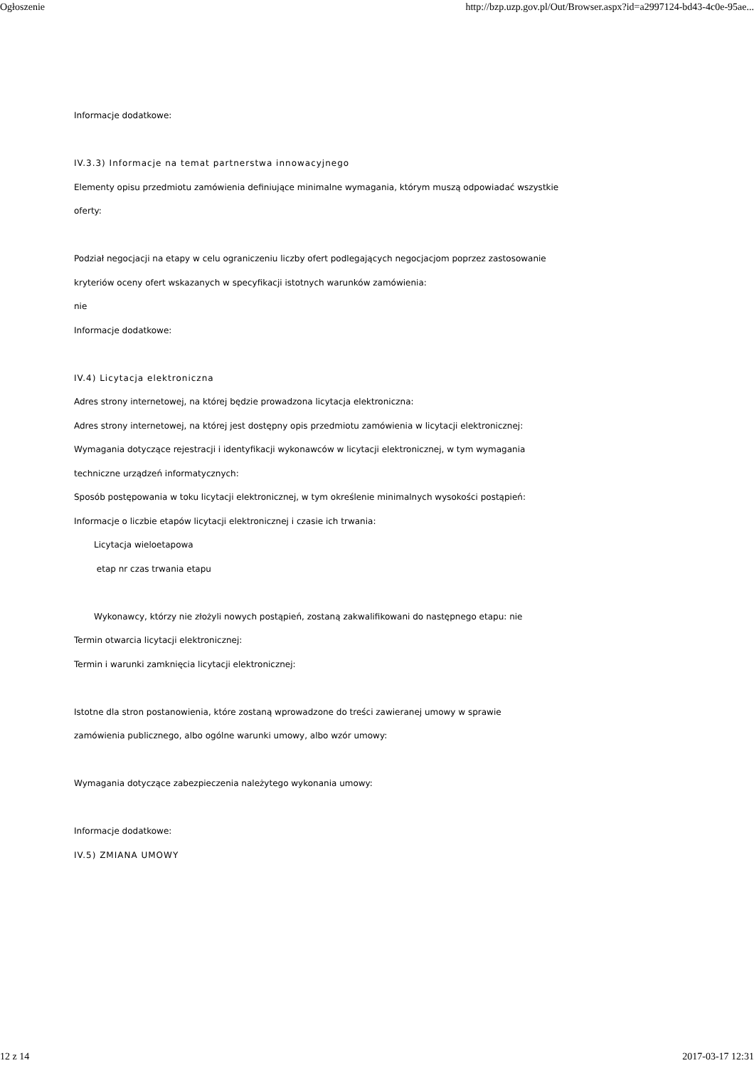Ogłoszenie http://bzp.uzp.gov.pl/Out/Browser.aspx?id=a2997124-bd43-4c0e-95ae...
Informacje dodatkowe:
IV.3.3) Informacje na temat partnerstwa innowacyjnego
Elementy opisu przedmiotu zamówienia definiujące minimalne wymagania, którym muszą odpowiadać wszystkie
oferty:
Podział negocjacji na etapy w celu ograniczeniu liczby ofert podlegających negocjacjom poprzez zastosowanie
kryteriów oceny ofert wskazanych w specyfikacji istotnych warunków zamówienia:
nie
Informacje dodatkowe:
IV.4) Licytacja elektroniczna
Adres strony internetowej, na której będzie prowadzona licytacja elektroniczna:
Adres strony internetowej, na której jest dostępny opis przedmiotu zamówienia w licytacji elektronicznej:
Wymagania dotyczące rejestracji i identyfikacji wykonawców w licytacji elektronicznej, w tym wymagania
techniczne urządzeń informatycznych:
Sposób postępowania w toku licytacji elektronicznej, w tym określenie minimalnych wysokości postąpień:
Informacje o liczbie etapów licytacji elektronicznej i czasie ich trwania:
Licytacja wieloetapowa
etap nr czas trwania etapu
Wykonawcy, którzy nie złożyli nowych postąpień, zostaną zakwalifikowani do następnego etapu: nie
Termin otwarcia licytacji elektronicznej:
Termin i warunki zamknięcia licytacji elektronicznej:
Istotne dla stron postanowienia, które zostaną wprowadzone do treści zawieranej umowy w sprawie
zamówienia publicznego, albo ogólne warunki umowy, albo wzór umowy:
Wymagania dotyczące zabezpieczenia należytego wykonania umowy:
Informacje dodatkowe:
IV.5) ZMIANA UMOWY
12 z 14 2017-03-17 12:31